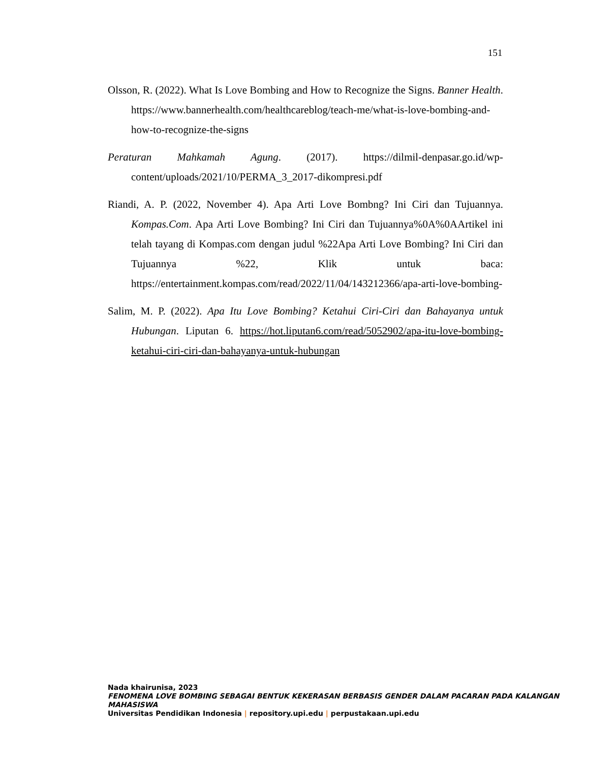151
Olsson, R. (2022). What Is Love Bombing and How to Recognize the Signs. Banner Health. https://www.bannerhealth.com/healthcareblog/teach-me/what-is-love-bombing-and-how-to-recognize-the-signs
Peraturan Mahkamah Agung. (2017). https://dilmil-denpasar.go.id/wp-content/uploads/2021/10/PERMA_3_2017-dikompresi.pdf
Riandi, A. P. (2022, November 4). Apa Arti Love Bombng? Ini Ciri dan Tujuannya. Kompas.Com. Apa Arti Love Bombing? Ini Ciri dan Tujuannya%0A%0AArtikel ini telah tayang di Kompas.com dengan judul %22Apa Arti Love Bombing? Ini Ciri dan Tujuannya %22, Klik untuk baca: https://entertainment.kompas.com/read/2022/11/04/143212366/apa-arti-love-bombing-
Salim, M. P. (2022). Apa Itu Love Bombing? Ketahui Ciri-Ciri dan Bahayanya untuk Hubungan. Liputan 6. https://hot.liputan6.com/read/5052902/apa-itu-love-bombing-ketahui-ciri-ciri-dan-bahayanya-untuk-hubungan
Nada khairunisa, 2023
FENOMENA LOVE BOMBING SEBAGAI BENTUK KEKERASAN BERBASIS GENDER DALAM PACARAN PADA KALANGAN MAHASISWA
Universitas Pendidikan Indonesia | repository.upi.edu | perpustakaan.upi.edu